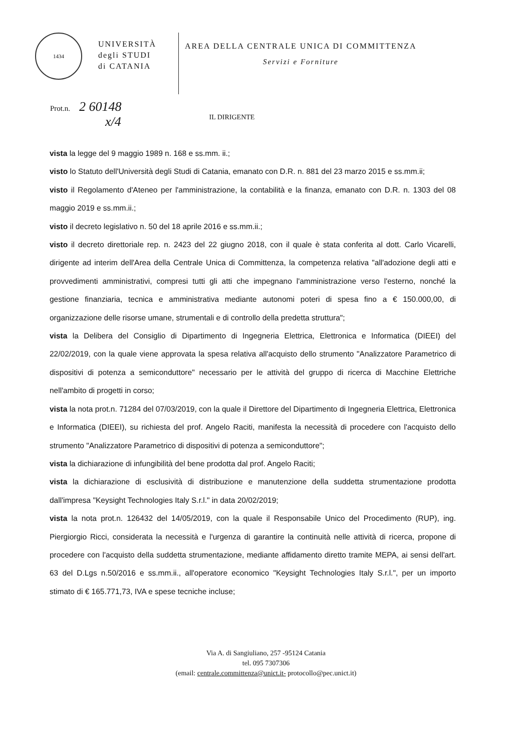1434
UNIVERSITÀ
degli STUDI
di CATANIA
AREA DELLA CENTRALE UNICA DI COMMITTENZA
Servizi e Forniture
Prot.n. 2 60148
x/4
IL DIRIGENTE
vista la legge del 9 maggio 1989 n. 168 e ss.mm. ii.;
visto lo Statuto dell'Università degli Studi di Catania, emanato con D.R. n. 881 del 23 marzo 2015 e ss.mm.ii;
visto il Regolamento d'Ateneo per l'amministrazione, la contabilità e la finanza, emanato con D.R. n. 1303 del 08 maggio 2019 e ss.mm.ii.;
visto il decreto legislativo n. 50 del 18 aprile 2016 e ss.mm.ii.;
visto il decreto direttoriale rep. n. 2423 del 22 giugno 2018, con il quale è stata conferita al dott. Carlo Vicarelli, dirigente ad interim dell'Area della Centrale Unica di Committenza, la competenza relativa "all'adozione degli atti e provvedimenti amministrativi, compresi tutti gli atti che impegnano l'amministrazione verso l'esterno, nonché la gestione finanziaria, tecnica e amministrativa mediante autonomi poteri di spesa fino a € 150.000,00, di organizzazione delle risorse umane, strumentali e di controllo della predetta struttura";
vista la Delibera del Consiglio di Dipartimento di Ingegneria Elettrica, Elettronica e Informatica (DIEEI) del 22/02/2019, con la quale viene approvata la spesa relativa all'acquisto dello strumento "Analizzatore Parametrico di dispositivi di potenza a semiconduttore" necessario per le attività del gruppo di ricerca di Macchine Elettriche nell'ambito di progetti in corso;
vista la nota prot.n. 71284 del 07/03/2019, con la quale il Direttore del Dipartimento di Ingegneria Elettrica, Elettronica e Informatica (DIEEI), su richiesta del prof. Angelo Raciti, manifesta la necessità di procedere con l'acquisto dello strumento "Analizzatore Parametrico di dispositivi di potenza a semiconduttore";
vista la dichiarazione di infungibilità del bene prodotta dal prof. Angelo Raciti;
vista la dichiarazione di esclusività di distribuzione e manutenzione della suddetta strumentazione prodotta dall'impresa "Keysight Technologies Italy S.r.l." in data 20/02/2019;
vista la nota prot.n. 126432 del 14/05/2019, con la quale il Responsabile Unico del Procedimento (RUP), ing. Piergiorgio Ricci, considerata la necessità e l'urgenza di garantire la continuità nelle attività di ricerca, propone di procedere con l'acquisto della suddetta strumentazione, mediante affidamento diretto tramite MEPA, ai sensi dell'art. 63 del D.Lgs n.50/2016 e ss.mm.ii., all'operatore economico "Keysight Technologies Italy S.r.l.", per un importo stimato di € 165.771,73, IVA e spese tecniche incluse;
Via A. di Sangiuliano, 257 -95124 Catania
tel. 095 7307306
(email: centrale.committenza@unict.it- protocollo@pec.unict.it)